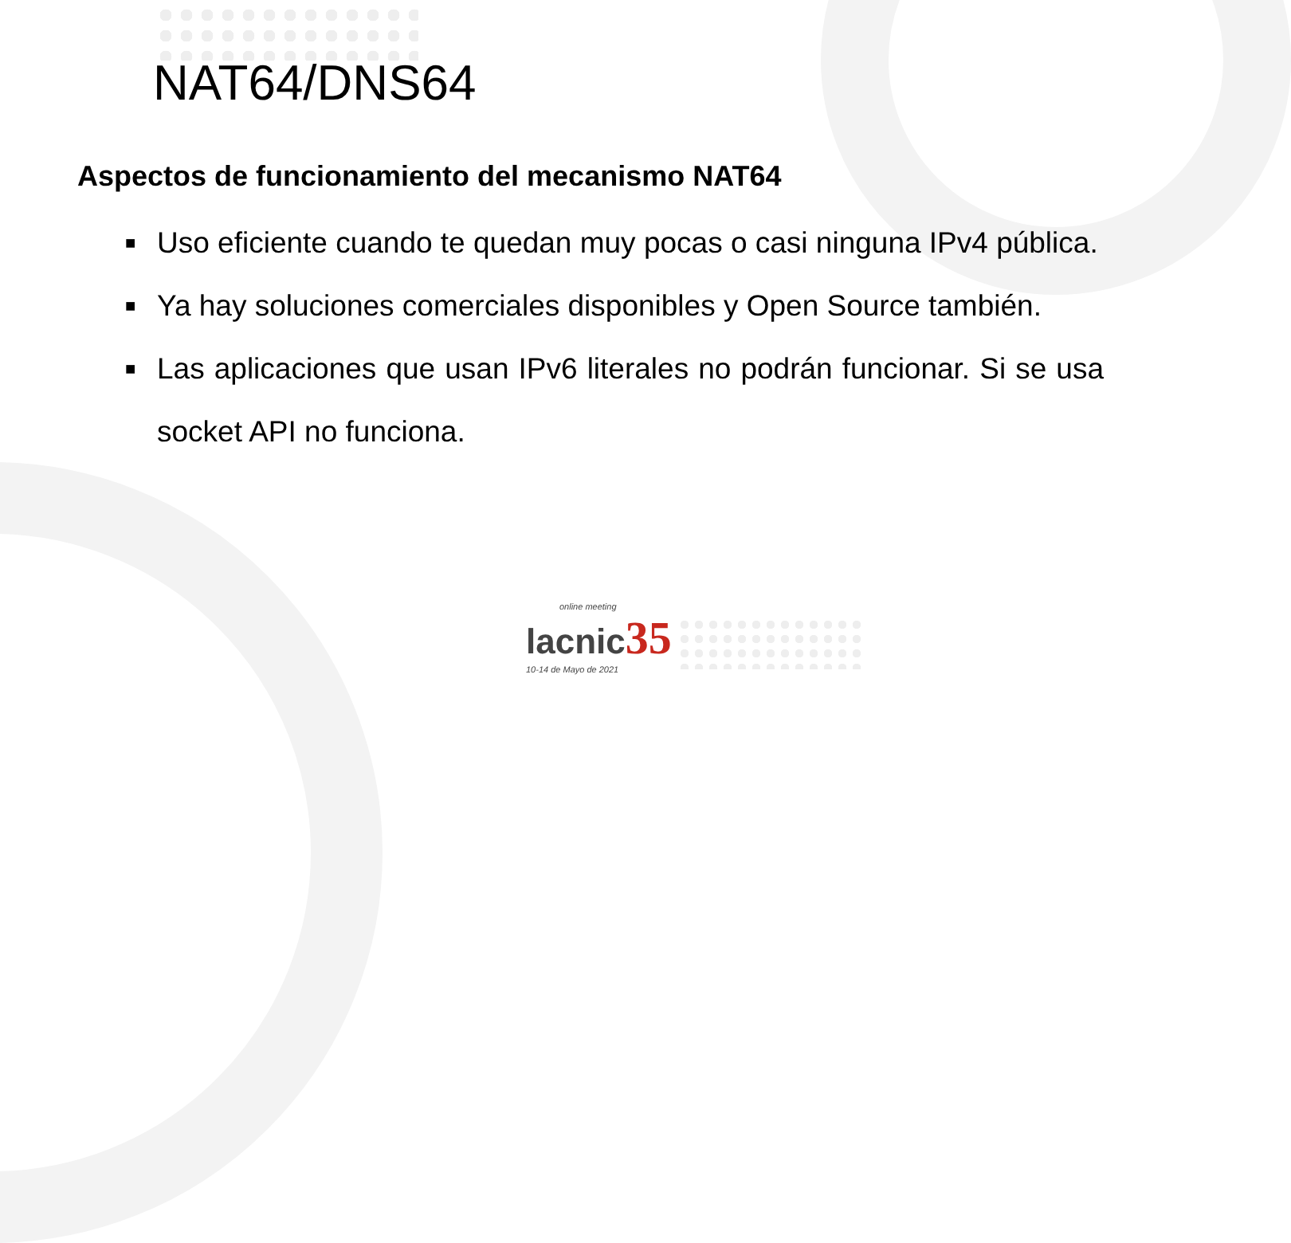NAT64/DNS64
Aspectos de funcionamiento del mecanismo NAT64
■ Uso eficiente cuando te quedan muy pocas o casi ninguna IPv4 pública.
■ Ya hay soluciones comerciales disponibles y Open Source también.
■ Las aplicaciones que usan IPv6 literales no podrán funcionar. Si se usa socket API no funciona.
online meeting
lacnic 35
10-14 de Mayo de 2021